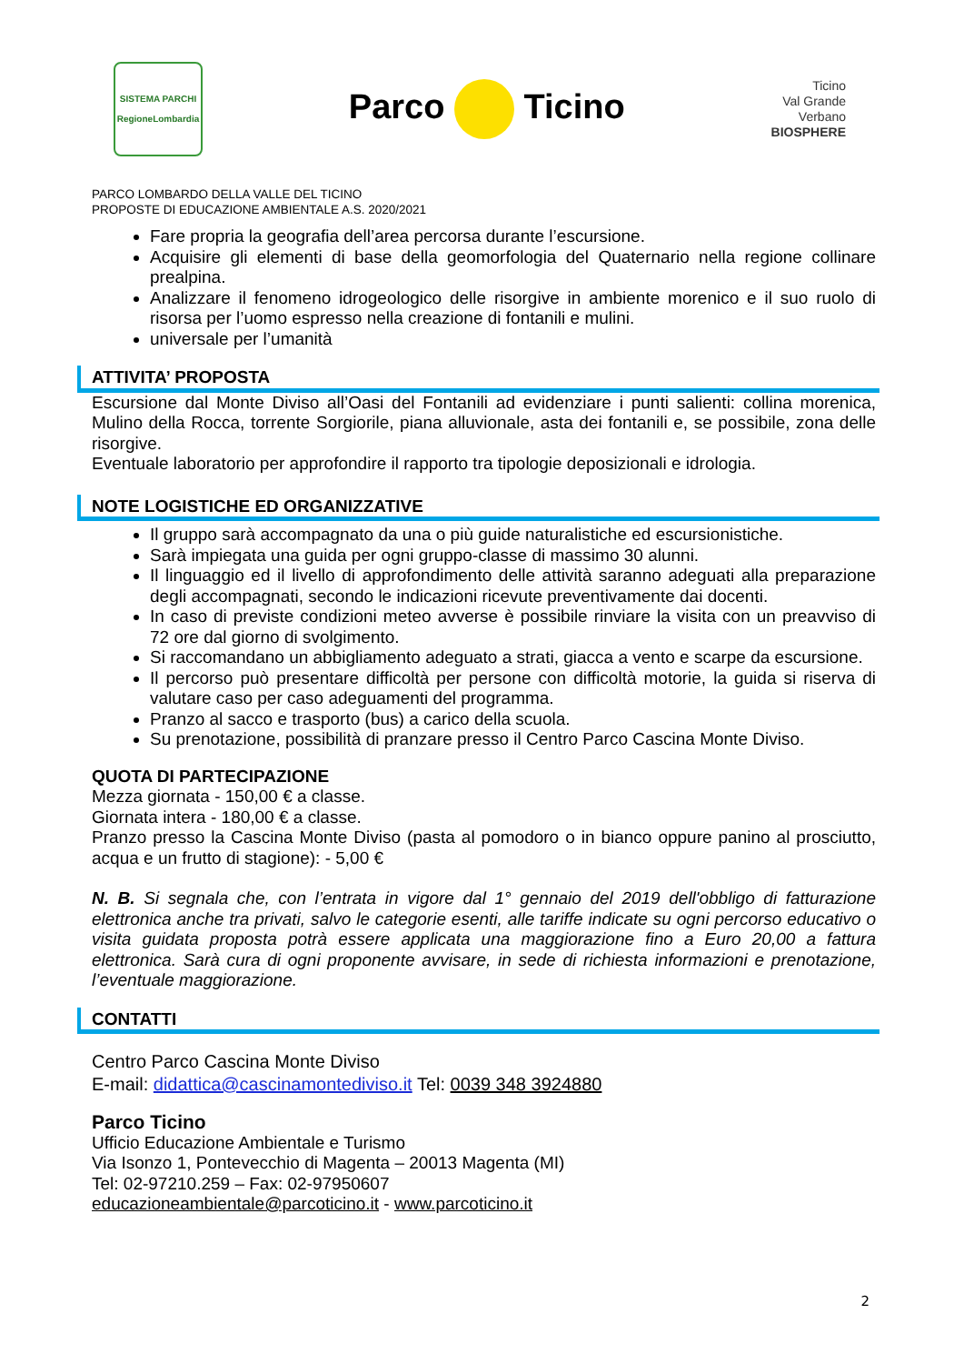SISTEMA PARCHI
RegioneLombardia
Parco Ticino
Ticino
Val Grande
Verbano
BIOSPHERE
PARCO LOMBARDO DELLA VALLE DEL TICINO
PROPOSTE DI EDUCAZIONE AMBIENTALE A.S. 2020/2021
Fare propria la geografia dell’area percorsa durante l’escursione.
Acquisire gli elementi di base della geomorfologia del Quaternario nella regione collinare prealpina.
Analizzare il fenomeno idrogeologico delle risorgive in ambiente morenico e il suo ruolo di risorsa per l’uomo espresso nella creazione di fontanili e mulini.
universale per l’umanità
ATTIVITA’ PROPOSTA
Escursione dal Monte Diviso all’Oasi del Fontanili ad evidenziare i punti salienti: collina morenica, Mulino della Rocca, torrente Sorgiorile, piana alluvionale, asta dei fontanili e, se possibile, zona delle risorgive.
Eventuale laboratorio per approfondire il rapporto tra tipologie deposizionali e idrologia.
NOTE LOGISTICHE ED ORGANIZZATIVE
Il gruppo sarà accompagnato da una o più guide naturalistiche ed escursionistiche.
Sarà impiegata una guida per ogni gruppo-classe di massimo 30 alunni.
Il linguaggio ed il livello di approfondimento delle attività saranno adeguati alla preparazione degli accompagnati, secondo le indicazioni ricevute preventivamente dai docenti.
In caso di previste condizioni meteo avverse è possibile rinviare la visita con un preavviso di 72 ore dal giorno di svolgimento.
Si raccomandano un abbigliamento adeguato a strati, giacca a vento e scarpe da escursione.
Il percorso può presentare difficoltà per persone con difficoltà motorie, la guida si riserva di valutare caso per caso adeguamenti del programma.
Pranzo al sacco e trasporto (bus) a carico della scuola.
Su prenotazione, possibilità di pranzare presso il Centro Parco Cascina Monte Diviso.
QUOTA DI PARTECIPAZIONE
Mezza giornata - 150,00 € a classe.
Giornata intera - 180,00 € a classe.
Pranzo presso la Cascina Monte Diviso (pasta al pomodoro o in bianco oppure panino al prosciutto, acqua e un frutto di stagione): - 5,00 €
N. B. Si segnala che, con l’entrata in vigore dal 1° gennaio del 2019 dell'obbligo di fatturazione elettronica anche tra privati, salvo le categorie esenti, alle tariffe indicate su ogni percorso educativo o visita guidata proposta potrà essere applicata una maggiorazione fino a Euro 20,00 a fattura elettronica. Sarà cura di ogni proponente avvisare, in sede di richiesta informazioni e prenotazione, l’eventuale maggiorazione.
CONTATTI
Centro Parco Cascina Monte Diviso
E-mail: didattica@cascinamontediviso.it Tel: 0039 348 3924880
Parco Ticino
Ufficio Educazione Ambientale e Turismo
Via Isonzo 1, Pontevecchio di Magenta – 20013 Magenta (MI)
Tel: 02-97210.259 – Fax: 02-97950607
educazioneambientale@parcoticino.it - www.parcoticino.it
2